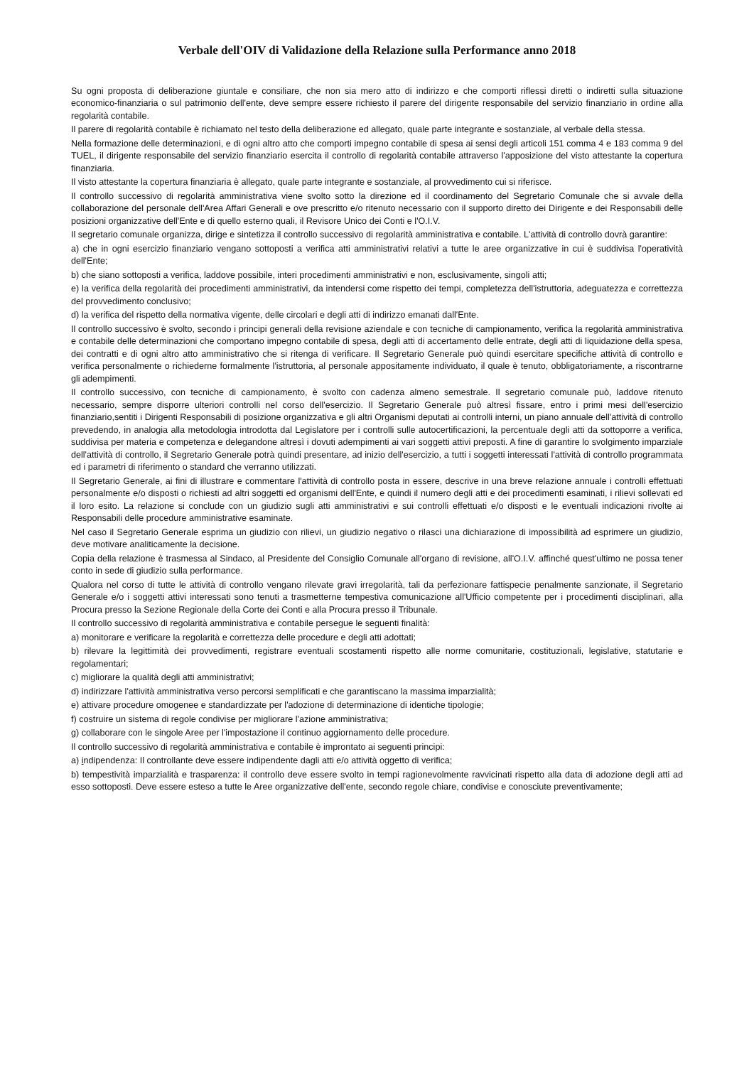Verbale dell'OIV di Validazione della Relazione sulla Performance anno 2018
Su ogni proposta di deliberazione giuntale e consiliare, che non sia mero atto di indirizzo e che comporti riflessi diretti o indiretti sulla situazione economico-finanziaria o sul patrimonio dell'ente, deve sempre essere richiesto il parere del dirigente responsabile del servizio finanziario in ordine alla regolarità contabile.
Il parere di regolarità contabile è richiamato nel testo della deliberazione ed allegato, quale parte integrante e sostanziale, al verbale della stessa.
Nella formazione delle determinazioni, e di ogni altro atto che comporti impegno contabile di spesa ai sensi degli articoli 151 comma 4 e 183 comma 9 del TUEL, il dirigente responsabile del servizio finanziario esercita il controllo di regolarità contabile attraverso l'apposizione del visto attestante la copertura finanziaria.
Il visto attestante la copertura finanziaria è allegato, quale parte integrante e sostanziale, al provvedimento cui si riferisce.
Il controllo successivo di regolarità amministrativa viene svolto sotto la direzione ed il coordinamento del Segretario Comunale che si avvale della collaborazione del personale dell'Area Affari Generali e ove prescritto e/o ritenuto necessario con il supporto diretto dei Dirigente e dei Responsabili delle posizioni organizzative dell'Ente e di quello esterno quali, il Revisore Unico dei Conti e l'O.I.V.
Il segretario comunale organizza, dirige e sintetizza il controllo successivo di regolarità amministrativa e contabile. L'attività di controllo dovrà garantire:
a) che in ogni esercizio finanziario vengano sottoposti a verifica atti amministrativi relativi a tutte le aree organizzative in cui è suddivisa l'operatività dell'Ente;
b) che siano sottoposti a verifica, laddove possibile, interi procedimenti amministrativi e non, esclusivamente, singoli atti;
e) la verifica della regolarità dei procedimenti amministrativi, da intendersi come rispetto dei tempi, completezza dell'istruttoria, adeguatezza e correttezza del provvedimento conclusivo;
d) la verifica del rispetto della normativa vigente, delle circolari e degli atti di indirizzo emanati dall'Ente.
Il controllo successivo è svolto, secondo i principi generali della revisione aziendale e con tecniche di campionamento, verifica la regolarità amministrativa e contabile delle determinazioni che comportano impegno contabile di spesa, degli atti di accertamento delle entrate, degli atti di liquidazione della spesa, dei contratti e di ogni altro atto amministrativo che si ritenga di verificare. Il Segretario Generale può quindi esercitare specifiche attività di controllo e verifica personalmente o richiederne formalmente l'istruttoria, al personale appositamente individuato, il quale è tenuto, obbligatoriamente, a riscontrarne gli adempimenti.
Il controllo successivo, con tecniche di campionamento, è svolto con cadenza almeno semestrale. Il segretario comunale può, laddove ritenuto necessario, sempre disporre ulteriori controlli nel corso dell'esercizio. Il Segretario Generale può altresì fissare, entro i primi mesi dell'esercizio finanziario,sentiti i Dirigenti Responsabili di posizione organizzativa e gli altri Organismi deputati ai controlli interni, un piano annuale dell'attività di controllo prevedendo, in analogia alla metodologia introdotta dal Legislatore per i controlli sulle autocertificazioni, la percentuale degli atti da sottoporre a verifica, suddivisa per materia e competenza e delegandone altresì i dovuti adempimenti ai vari soggetti attivi preposti. A fine di garantire lo svolgimento imparziale dell'attività di controllo, il Segretario Generale potrà quindi presentare, ad inizio dell'esercizio, a tutti i soggetti interessati l'attività di controllo programmata ed i parametri di riferimento o standard che verranno utilizzati.
Il Segretario Generale, ai fini di illustrare e commentare l'attività di controllo posta in essere, descrive in una breve relazione annuale i controlli effettuati personalmente e/o disposti o richiesti ad altri soggetti ed organismi dell'Ente, e quindi il numero degli atti e dei procedimenti esaminati, i rilievi sollevati ed il loro esito. La relazione si conclude con un giudizio sugli atti amministrativi e sui controlli effettuati e/o disposti e le eventuali indicazioni rivolte ai Responsabili delle procedure amministrative esaminate.
Nel caso il Segretario Generale esprima un giudizio con rilievi, un giudizio negativo o rilasci una dichiarazione di impossibilità ad esprimere un giudizio, deve motivare analiticamente la decisione.
Copia della relazione è trasmessa al Sindaco, al Presidente del Consiglio Comunale all'organo di revisione, all'O.I.V. affinché quest'ultimo ne possa tener conto in sede di giudizio sulla performance.
Qualora nel corso di tutte le attività di controllo vengano rilevate gravi irregolarità, tali da perfezionare fattispecie penalmente sanzionate, il Segretario Generale e/o i soggetti attivi interessati sono tenuti a trasmetterne tempestiva comunicazione all'Ufficio competente per i procedimenti disciplinari, alla Procura presso la Sezione Regionale della Corte dei Conti e alla Procura presso il Tribunale.
Il controllo successivo di regolarità amministrativa e contabile persegue le seguenti finalità:
a) monitorare e verificare la regolarità e correttezza delle procedure e degli atti adottati;
b) rilevare la legittimità dei provvedimenti, registrare eventuali scostamenti rispetto alle norme comunitarie, costituzionali, legislative, statutarie e regolamentari;
c) migliorare la qualità degli atti amministrativi;
d) indirizzare l'attività amministrativa verso percorsi semplificati e che garantiscano la massima imparzialità;
e) attivare procedure omogenee e standardizzate per l'adozione di determinazione di identiche tipologie;
f) costruire un sistema di regole condivise per migliorare l'azione amministrativa;
g) collaborare con le singole Aree per l'impostazione il continuo aggiornamento delle procedure.
Il controllo successivo di regolarità amministrativa e contabile è improntato ai seguenti principi:
a) indipendenza: Il controllante deve essere indipendente dagli atti e/o attività oggetto di verifica;
b) tempestività imparzialità e trasparenza: il controllo deve essere svolto in tempi ragionevolmente ravvicinati rispetto alla data di adozione degli atti ad esso sottoposti. Deve essere esteso a tutte le Aree organizzative dell'ente, secondo regole chiare, condivise e conosciute preventivamente;